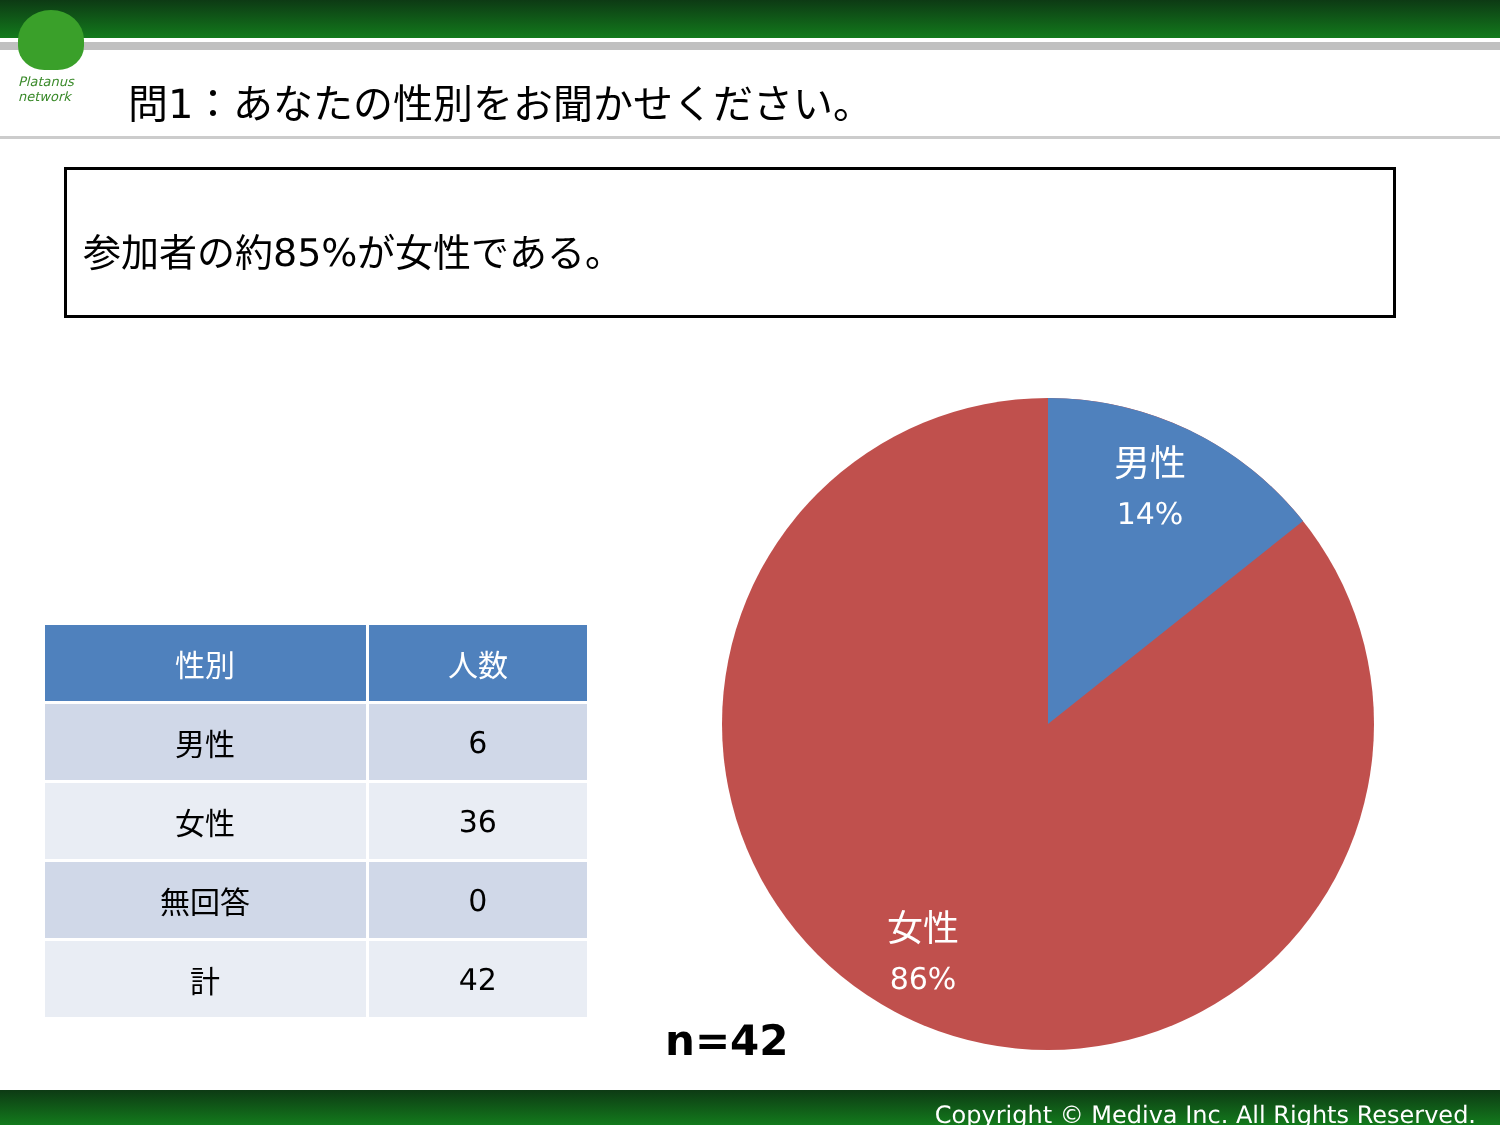Platanus network
問1：あなたの性別をお聞かせください。
参加者の約85%が女性である。
| 性別 | 人数 |
| --- | --- |
| 男性 | 6 |
| 女性 | 36 |
| 無回答 | 0 |
| 計 | 42 |
男性
14%
女性
86%
n=42
Copyright © Mediva Inc. All Rights Reserved.